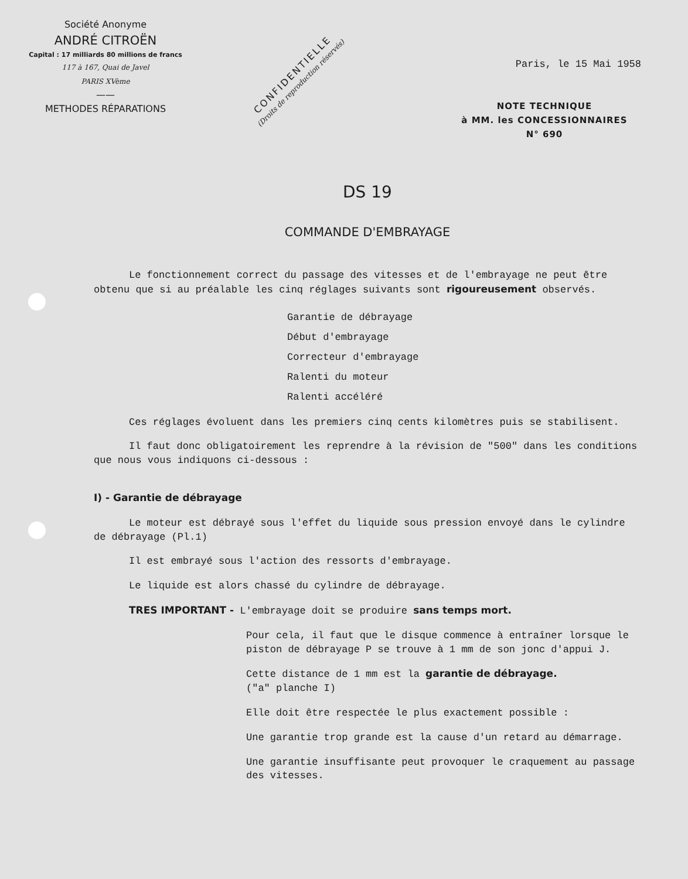Société Anonyme
ANDRÉ CITROËN
Capital : 17 milliards 80 millions de francs
117 à 167, Quai de Javel
PARIS XVème
——
METHODES RÉPARATIONS
CONFIDENTIELLE
(Droits de reproduction réservés)
Paris, le 15 Mai 1958
NOTE TECHNIQUE
à MM. les CONCESSIONNAIRES
N° 690
DS 19
COMMANDE D'EMBRAYAGE
Le fonctionnement correct du passage des vitesses et de l'embrayage ne peut être obtenu que si au préalable les cinq réglages suivants sont rigoureusement observés.
Garantie de débrayage
Début d'embrayage
Correcteur d'embrayage
Ralenti du moteur
Ralenti accéléré
Ces réglages évoluent dans les premiers cinq cents kilomètres puis se stabilisent.
Il faut donc obligatoirement les reprendre à la révision de "500" dans les conditions que nous vous indiquons ci-dessous :
I) - Garantie de débrayage
Le moteur est débrayé sous l'effet du liquide sous pression envoyé dans le cylindre de débrayage (Pl.1)
Il est embrayé sous l'action des ressorts d'embrayage.
Le liquide est alors chassé du cylindre de débrayage.
TRES IMPORTANT - L'embrayage doit se produire sans temps mort.
Pour cela, il faut que le disque commence à entraîner lorsque le piston de débrayage P se trouve à 1 mm de son jonc d'appui J.
Cette distance de 1 mm est la garantie de débrayage.
("a" planche I)
Elle doit être respectée le plus exactement possible :
Une garantie trop grande est la cause d'un retard au démarrage.
Une garantie insuffisante peut provoquer le craquement au passage des vitesses.